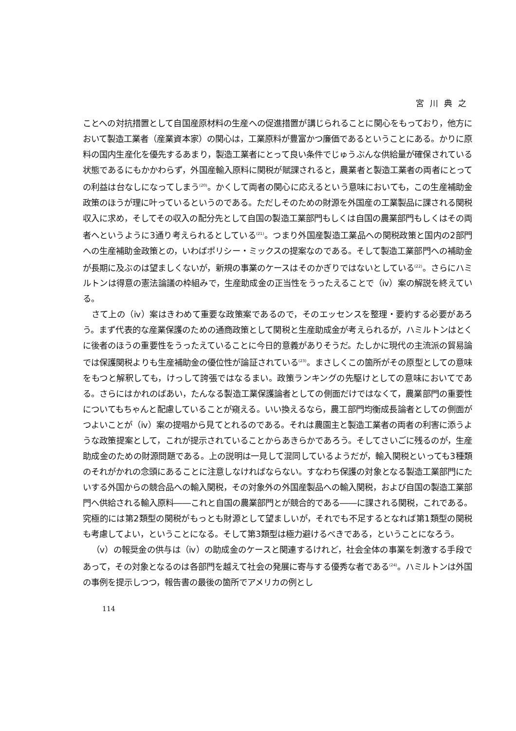宮川典之
ことへの対抗措置として自国産原材料の生産への促進措置が講じられることに関心をもっており，他方において製造工業者（産業資本家）の関心は，工業原料が豊富かつ廉価であるということにある。かりに原料の国内生産化を優先するあまり，製造工業者にとって良い条件でじゅうぶんな供給量が確保されている状態であるにもかかわらず，外国産輸入原料に関税が賦課されると，農業者と製造工業者の両者にとっての利益は台なしになってしまう<sup>(20)</sup>。かくして両者の関心に応えるという意味においても，この生産補助金政策のほうが理に叶っているというのである。ただしそのための財源を外国産の工業製品に課される関税収入に求め，そしてその収入の配分先として自国の製造工業部門もしくは自国の農業部門もしくはその両者へというように3通り考えられるとしている<sup>(21)</sup>。つまり外国産製造工業品への関税政策と国内の2部門への生産補助金政策との，いわばポリシー・ミックスの提案なのである。そして製造工業部門への補助金が長期に及ぶのは望ましくないが，新規の事業のケースはそのかぎりではないとしている<sup>(22)</sup>。さらにハミルトンは得意の憲法論議の枠組みで，生産助成金の正当性をうったえることで（ⅳ）案の解説を終えている。
さて上の（ⅳ）案はきわめて重要な政策案であるので，そのエッセンスを整理・要約する必要があろう。まず代表的な産業保護のための通商政策として関税と生産助成金が考えられるが，ハミルトンはとくに後者のほうの重要性をうったえていることに今日的意義がありそうだ。たしかに現代の主流派の貿易論では保護関税よりも生産補助金の優位性が論証されている<sup>(23)</sup>。まさしくこの箇所がその原型としての意味をもつと解釈しても，けっして誇張ではなるまい。政策ランキングの先駆けとしての意味においてである。さらにはかれのばあい，たんなる製造工業保護論者としての側面だけではなくて，農業部門の重要性についてもちゃんと配慮していることが窺える。いい換えるなら，農工部門均衡成長論者としての側面がつよいことが（ⅳ）案の提唱から見てとれるのである。それは農園主と製造工業者の両者の利害に添うような政策提案として，これが提示されていることからあきらかであろう。そしてさいごに残るのが，生産助成金のための財源問題である。上の説明は一見して混同しているようだが，輸入関税といっても3種類のそれがかれの念頭にあることに注意しなければならない。すなわち保護の対象となる製造工業部門にたいする外国からの競合品への輸入関税，その対象外の外国産製品への輸入関税，および自国の製造工業部門へ供給される輸入原料――これと自国の農業部門とが競合的である――に課される関税，これである。究極的には第2類型の関税がもっとも財源として望ましいが，それでも不足するとなれば第1類型の関税も考慮してよい，ということになる。そして第3類型は極力避けるべきである，ということになろう。
（ⅴ）の報奨金の供与は（ⅳ）の助成金のケースと関連するけれど，社会全体の事業を刺激する手段であって，その対象となるのは各部門を越えて社会の発展に寄与する優秀な者である<sup>(24)</sup>。ハミルトンは外国の事例を提示しつつ，報告書の最後の箇所でアメリカの例とし
114